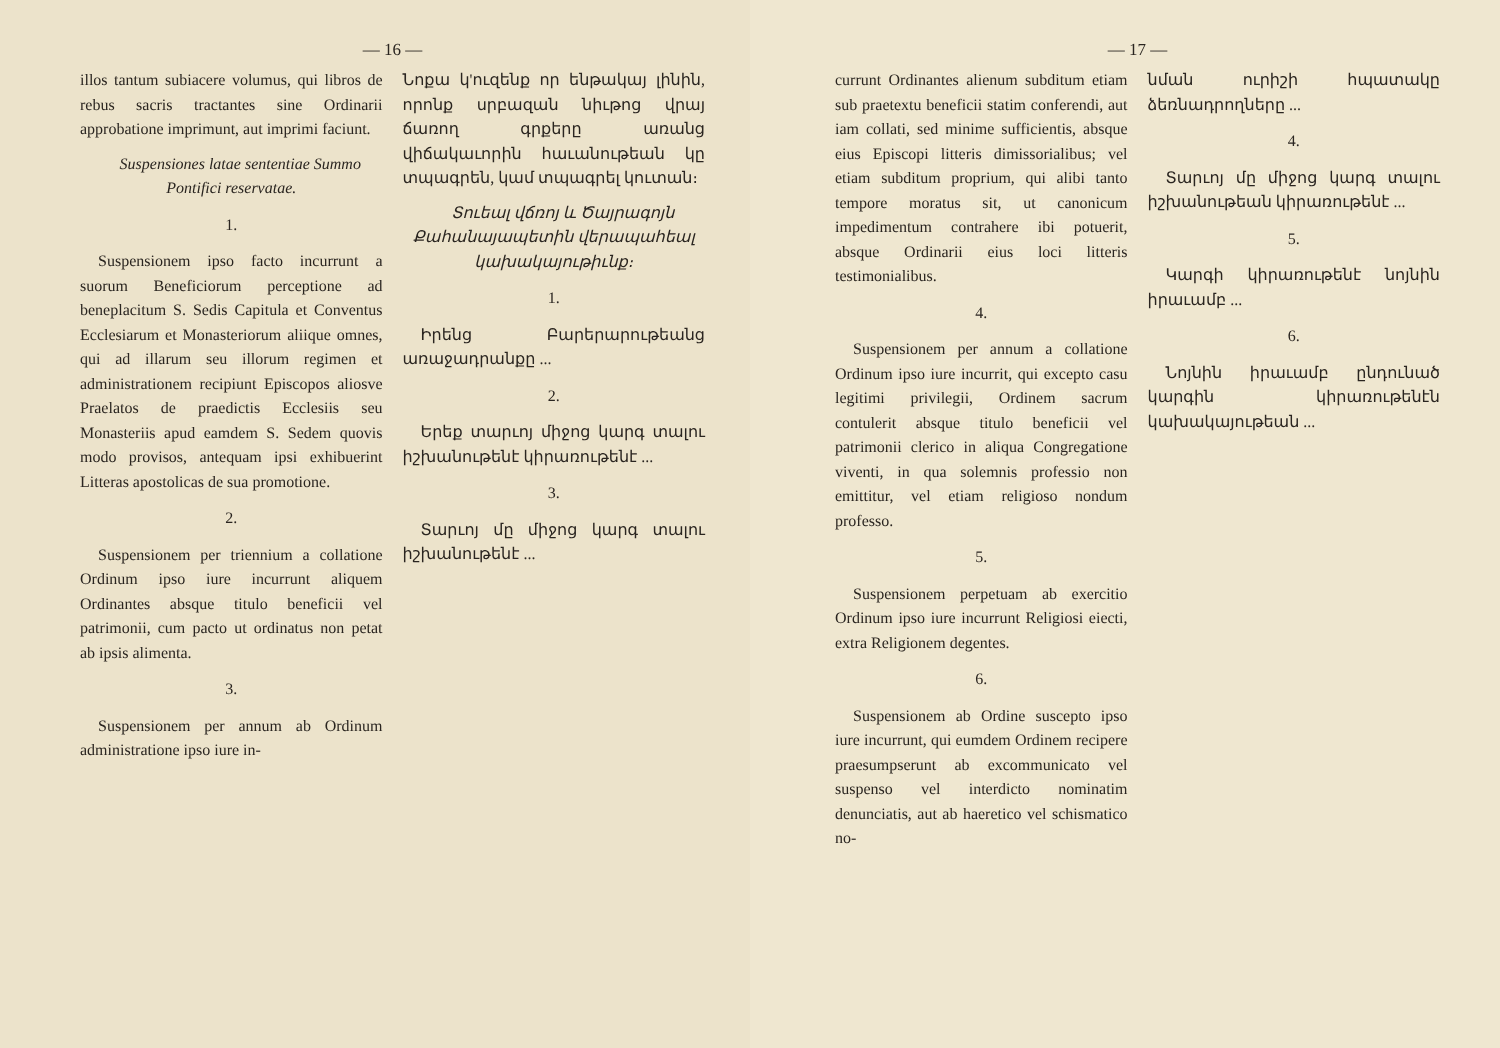— 16 —
illos tantum subiacere volumus, qui libros de rebus sacris tractantes sine Ordinarii approbatione imprimunt, aut imprimi faciunt.
Suspensiones latae sententiae Summo Pontifici reservatae.
1.
Suspensionem ipso facto incurrunt a suorum Beneficiorum perceptione ad beneplacitum S. Sedis Capitula et Conventus Ecclesiarum et Monasteriorum aliique omnes, qui ad illarum seu illorum regimen et administrationem recipiunt Episcopos aliosve Praelatos de praedictis Ecclesiis seu Monasteriis apud eamdem S. Sedem quovis modo provisos, antequam ipsi exhibuerint Litteras apostolicas de sua promotione.
2.
Suspensionem per triennium a collatione Ordinum ipso iure incurrunt aliquem Ordinantes absque titulo beneficii vel patrimonii, cum pacto ut ordinatus non petat ab ipsis alimenta.
3.
Suspensionem per annum ab Ordinum administratione ipso iure in-
Նոքա կ'ուզենք որ ենթակայ լինին, որոնք սրբազան նիւթոց վրայ ճառող գրքերը առանց վիճակաւորին հաւանութեան կը տպագրեն, կամ տպագրել կուտան։
Տուեալ վճռոյ և Ծայրագոյն Քահանայապետին վերապահեալ կախակայութիւնք։
1.
Իրենց Բարերարութեանց առաջադրանքը ...
2.
Երեք տարւոյ միջոց կարգ տալու իշխանութենէ կիրառութենէ ...
3.
Տարւոյ մը միջոց կարգ տալու իշխանութենէ ...
— 17 —
currunt Ordinantes alienum subditum etiam sub praetextu beneficii statim conferendi, aut iam collati, sed minime sufficientis, absque eius Episcopi litteris dimissorialibus; vel etiam subditum proprium, qui alibi tanto tempore moratus sit, ut canonicum impedimentum contrahere ibi potuerit, absque Ordinarii eius loci litteris testimonialibus.
4.
Suspensionem per annum a collatione Ordinum ipso iure incurrit, qui excepto casu legitimi privilegii, Ordinem sacrum contulerit absque titulo beneficii vel patrimonii clerico in aliqua Congregatione viventi, in qua solemnis professio non emittitur, vel etiam religioso nondum professo.
5.
Suspensionem perpetuam ab exercitio Ordinum ipso iure incurrunt Religiosi eiecti, extra Religionem degentes.
6.
Suspensionem ab Ordine suscepto ipso iure incurrunt, qui eumdem Ordinem recipere praesumpserunt ab excommunicato vel suspenso vel interdicto nominatim denunciatis, aut ab haeretico vel schismatico no-
նման ուրիշի հպատակը ձեռնադրողները ...
4.
Տարւոյ մը միջոց կարգ տալու իշխանութեան կիրառութենէ ...
5.
Կարգի կիրառութենէ նոյնին իրաւամբ ...
6.
Նոյնին իրաւամբ ընդունած կարգին կիրառութենէն կախակայութեան ...